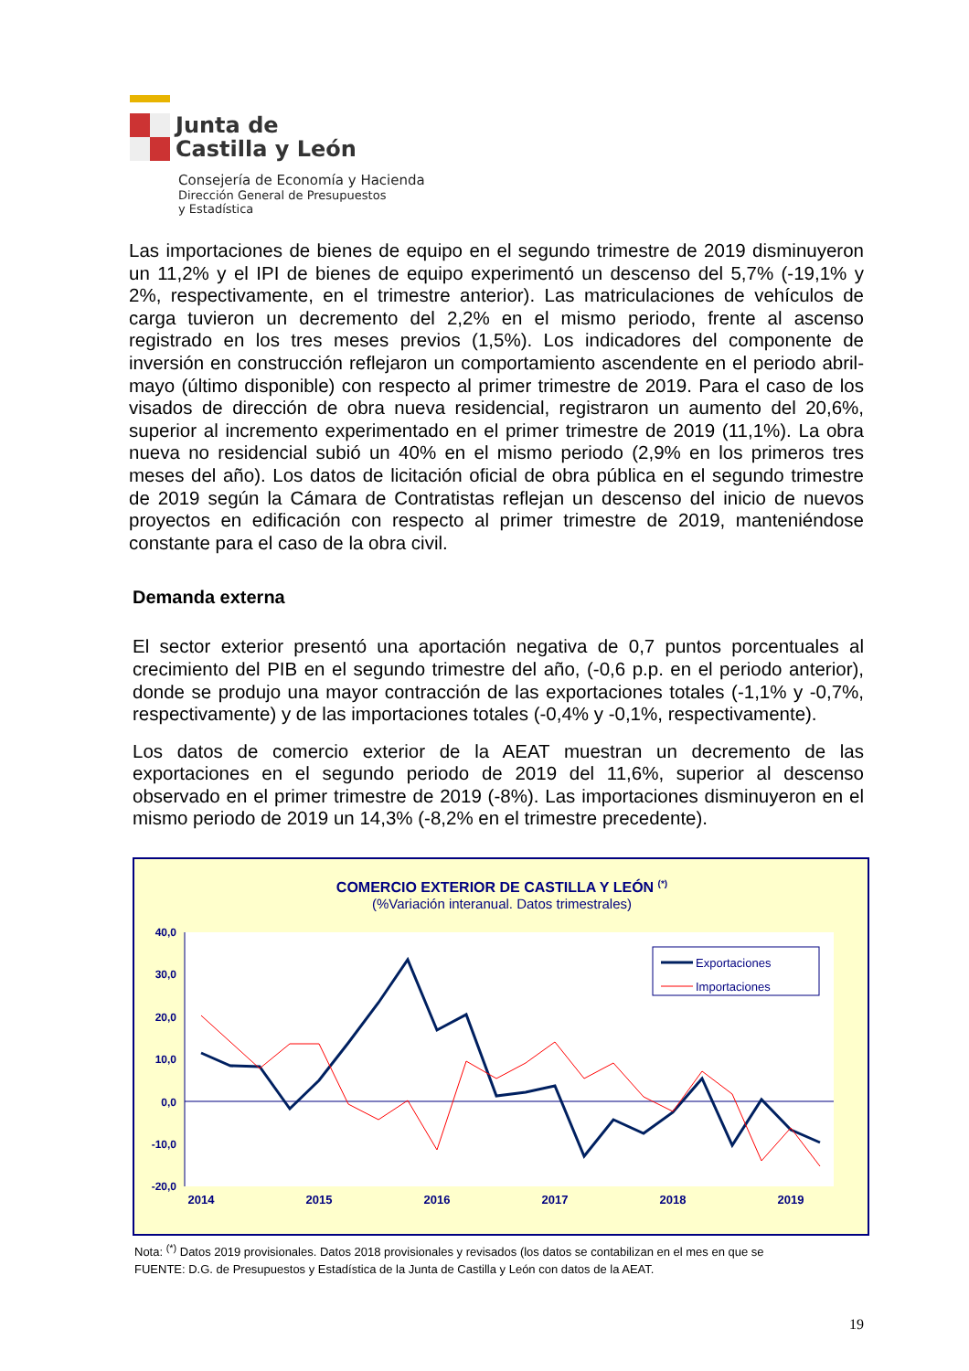Junta de
Castilla y León
Consejería de Economía y Hacienda
Dirección General de Presupuestos
y Estadística
Las importaciones de bienes de equipo en el segundo trimestre de 2019 disminuyeron un 11,2% y el IPI de bienes de equipo experimentó un descenso del 5,7% (-19,1% y 2%, respectivamente, en el trimestre anterior). Las matriculaciones de vehículos de carga tuvieron un decremento del 2,2% en el mismo periodo, frente al ascenso registrado en los tres meses previos (1,5%). Los indicadores del componente de inversión en construcción reflejaron un comportamiento ascendente en el periodo abril-mayo (último disponible) con respecto al primer trimestre de 2019. Para el caso de los visados de dirección de obra nueva residencial, registraron un aumento del 20,6%, superior al incremento experimentado en el primer trimestre de 2019 (11,1%). La obra nueva no residencial subió un 40% en el mismo periodo (2,9% en los primeros tres meses del año). Los datos de licitación oficial de obra pública en el segundo trimestre de 2019 según la Cámara de Contratistas reflejan un descenso del inicio de nuevos proyectos en edificación con respecto al primer trimestre de 2019, manteniéndose constante para el caso de la obra civil.
Demanda externa
El sector exterior presentó una aportación negativa de 0,7 puntos porcentuales al crecimiento del PIB en el segundo trimestre del año, (-0,6 p.p. en el periodo anterior), donde se produjo una mayor contracción de las exportaciones totales (-1,1% y -0,7%, respectivamente) y de las importaciones totales (-0,4% y -0,1%, respectivamente).
Los datos de comercio exterior de la AEAT muestran un decremento de las exportaciones en el segundo periodo de 2019 del 11,6%, superior al descenso observado en el primer trimestre de 2019 (-8%). Las importaciones disminuyeron en el mismo periodo de 2019 un 14,3% (-8,2% en el trimestre precedente).
COMERCIO EXTERIOR DE CASTILLA Y LEÓN (*)
(%Variación interanual. Datos trimestrales)
40,0
30,0
20,0
10,0
0,0
-10,0
-20,0
2014
2015
2016
2017
2018
2019
Exportaciones
Importaciones
Nota: <sup>(*)</sup> Datos 2019 provisionales. Datos 2018 provisionales y revisados (los datos se contabilizan en el mes en que se
FUENTE: D.G. de Presupuestos y Estadística de la Junta de Castilla y León con datos de la AEAT.
19